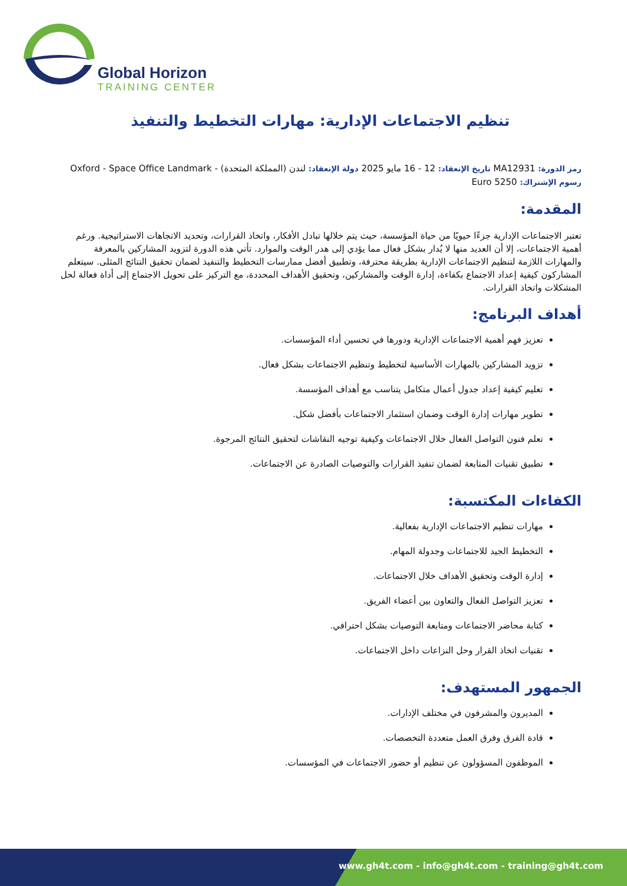Global Horizon
TRAINING CENTER
تنظيم الاجتماعات الإدارية: مهارات التخطيط والتنفيذ
رمز الدورة: MA12931 تاريخ الإنعقاد: 12 - 16 مايو 2025 دولة الإنعقاد: لندن (المملكة المتحدة) - Oxford - Space Office Landmark
رسوم الإشتراك: 5250 Euro
المقدمة:
تعتبر الاجتماعات الإدارية جزءًا حيويًا من حياة المؤسسة، حيث يتم خلالها تبادل الأفكار، واتخاذ القرارات، وتحديد الاتجاهات الاستراتيجية. ورغم أهمية الاجتماعات، إلا أن العديد منها لا يُدار بشكل فعال مما يؤدي إلى هدر الوقت والموارد. تأتي هذه الدورة لتزويد المشاركين بالمعرفة والمهارات اللازمة لتنظيم الاجتماعات الإدارية بطريقة محترفة، وتطبيق أفضل ممارسات التخطيط والتنفيذ لضمان تحقيق النتائج المثلى. سيتعلم المشاركون كيفية إعداد الاجتماع بكفاءة، إدارة الوقت والمشاركين، وتحقيق الأهداف المحددة، مع التركيز على تحويل الاجتماع إلى أداة فعالة لحل المشكلات واتخاذ القرارات.
أهداف البرنامج:
تعزيز فهم أهمية الاجتماعات الإدارية ودورها في تحسين أداء المؤسسات.
تزويد المشاركين بالمهارات الأساسية لتخطيط وتنظيم الاجتماعات بشكل فعال.
تعليم كيفية إعداد جدول أعمال متكامل يتناسب مع أهداف المؤسسة.
تطوير مهارات إدارة الوقت وضمان استثمار الاجتماعات بأفضل شكل.
تعلم فنون التواصل الفعال خلال الاجتماعات وكيفية توجيه النقاشات لتحقيق النتائج المرجوة.
تطبيق تقنيات المتابعة لضمان تنفيذ القرارات والتوصيات الصادرة عن الاجتماعات.
الكفاءات المكتسبة:
مهارات تنظيم الاجتماعات الإدارية بفعالية.
التخطيط الجيد للاجتماعات وجدولة المهام.
إدارة الوقت وتحقيق الأهداف خلال الاجتماعات.
تعزيز التواصل الفعال والتعاون بين أعضاء الفريق.
كتابة محاضر الاجتماعات ومتابعة التوصيات بشكل احترافي.
تقنيات اتخاذ القرار وحل النزاعات داخل الاجتماعات.
الجمهور المستهدف:
المديرون والمشرفون في مختلف الإدارات.
قادة الفرق وفرق العمل متعددة التخصصات.
الموظفون المسؤولون عن تنظيم أو حضور الاجتماعات في المؤسسات.
www.gh4t.com - info@gh4t.com - training@gh4t.com